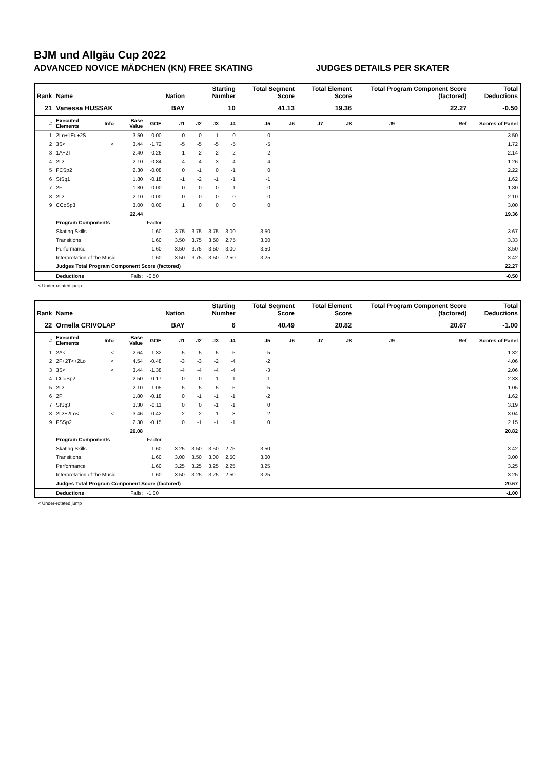BJM und Allgäu Cup 2022
ADVANCED NOVICE MÄDCHEN (KN) FREE SKATING JUDGES DETAILS PER SKATER
| Rank | Name | | | | Nation | Starting Number | | | Total Segment Score | | Total Element Score | | Total Program Component Score (factored) | | | Total Deductions |
| --- | --- | --- | --- | --- | --- | --- | --- | --- | --- | --- | --- | --- | --- | --- | --- | --- |
| 21 | Vanessa HUSSAK | | | | BAY | 10 | | | 41.13 | | 19.36 | | 22.27 | | | -0.50 |
| # | Executed Elements | Info | Base Value | GOE | J1 | J2 | J3 | J4 | J5 | J6 | J7 | J8 | J9 | | Ref | Scores of Panel |
| 1 | 2Lo+1Eu+2S | | 3.50 | 0.00 | 0 | 0 | 1 | 0 | 0 | | | | | | | 3.50 |
| 2 | 3S< | < | 3.44 | -1.72 | -5 | -5 | -5 | -5 | -5 | | | | | | | 1.72 |
| 3 | 1A+2T | | 2.40 | -0.26 | -1 | -2 | -2 | -2 | -2 | | | | | | | 2.14 |
| 4 | 2Lz | | 2.10 | -0.84 | -4 | -4 | -3 | -4 | -4 | | | | | | | 1.26 |
| 5 | FCSp2 | | 2.30 | -0.08 | 0 | -1 | 0 | -1 | 0 | | | | | | | 2.22 |
| 6 | StSq1 | | 1.80 | -0.18 | -1 | -2 | -1 | -1 | -1 | | | | | | | 1.62 |
| 7 | 2F | | 1.80 | 0.00 | 0 | 0 | 0 | -1 | 0 | | | | | | | 1.80 |
| 8 | 2Lz | | 2.10 | 0.00 | 0 | 0 | 0 | 0 | 0 | | | | | | | 2.10 |
| 9 | CCoSp3 | | 3.00 | 0.00 | 1 | 0 | 0 | 0 | 0 | | | | | | | 3.00 |
| | | | 22.44 | | | | | | | | | | | | | 19.36 |
| | Program Components | | | Factor | | | | | | | | | | | | |
| | Skating Skills | | | 1.60 | 3.75 | 3.75 | 3.75 | 3.00 | 3.50 | | | | | | | 3.67 |
| | Transitions | | | 1.60 | 3.50 | 3.75 | 3.50 | 2.75 | 3.00 | | | | | | | 3.33 |
| | Performance | | | 1.60 | 3.50 | 3.75 | 3.50 | 3.00 | 3.50 | | | | | | | 3.50 |
| | Interpretation of the Music | | | 1.60 | 3.50 | 3.75 | 3.50 | 2.50 | 3.25 | | | | | | | 3.42 |
| | Judges Total Program Component Score (factored) | | | | | | | | | | | | | | | 22.27 |
| | Deductions | Falls: | | -0.50 | | | | | | | | | | | | -0.50 |
< Under-rotated jump
| Rank | Name | | | | Nation | Starting Number | | | Total Segment Score | | Total Element Score | | Total Program Component Score (factored) | | | Total Deductions |
| --- | --- | --- | --- | --- | --- | --- | --- | --- | --- | --- | --- | --- | --- | --- | --- | --- |
| 22 | Ornella CRIVOLAP | | | | BAY | 6 | | | 40.49 | | 20.82 | | 20.67 | | | -1.00 |
| # | Executed Elements | Info | Base Value | GOE | J1 | J2 | J3 | J4 | J5 | J6 | J7 | J8 | J9 | | Ref | Scores of Panel |
| 1 | 2A< | < | 2.64 | -1.32 | -5 | -5 | -5 | -5 | -5 | | | | | | | 1.32 |
| 2 | 2F+2T<+2Lo | < | 4.54 | -0.48 | -3 | -3 | -2 | -4 | -2 | | | | | | | 4.06 |
| 3 | 3S< | < | 3.44 | -1.38 | -4 | -4 | -4 | -4 | -3 | | | | | | | 2.06 |
| 4 | CCoSp2 | | 2.50 | -0.17 | 0 | 0 | -1 | -1 | -1 | | | | | | | 2.33 |
| 5 | 2Lz | | 2.10 | -1.05 | -5 | -5 | -5 | -5 | -5 | | | | | | | 1.05 |
| 6 | 2F | | 1.80 | -0.18 | 0 | -1 | -1 | -1 | -2 | | | | | | | 1.62 |
| 7 | StSq3 | | 3.30 | -0.11 | 0 | 0 | -1 | -1 | 0 | | | | | | | 3.19 |
| 8 | 2Lz+2Lo< | < | 3.46 | -0.42 | -2 | -2 | -1 | -3 | -2 | | | | | | | 3.04 |
| 9 | FSSp2 | | 2.30 | -0.15 | 0 | -1 | -1 | -1 | 0 | | | | | | | 2.15 |
| | | | 26.08 | | | | | | | | | | | | | 20.82 |
| | Program Components | | | Factor | | | | | | | | | | | | |
| | Skating Skills | | | 1.60 | 3.25 | 3.50 | 3.50 | 2.75 | 3.50 | | | | | | | 3.42 |
| | Transitions | | | 1.60 | 3.00 | 3.50 | 3.00 | 2.50 | 3.00 | | | | | | | 3.00 |
| | Performance | | | 1.60 | 3.25 | 3.25 | 3.25 | 2.25 | 3.25 | | | | | | | 3.25 |
| | Interpretation of the Music | | | 1.60 | 3.50 | 3.25 | 3.25 | 2.50 | 3.25 | | | | | | | 3.25 |
| | Judges Total Program Component Score (factored) | | | | | | | | | | | | | | | 20.67 |
| | Deductions | Falls: | | -1.00 | | | | | | | | | | | | -1.00 |
< Under-rotated jump